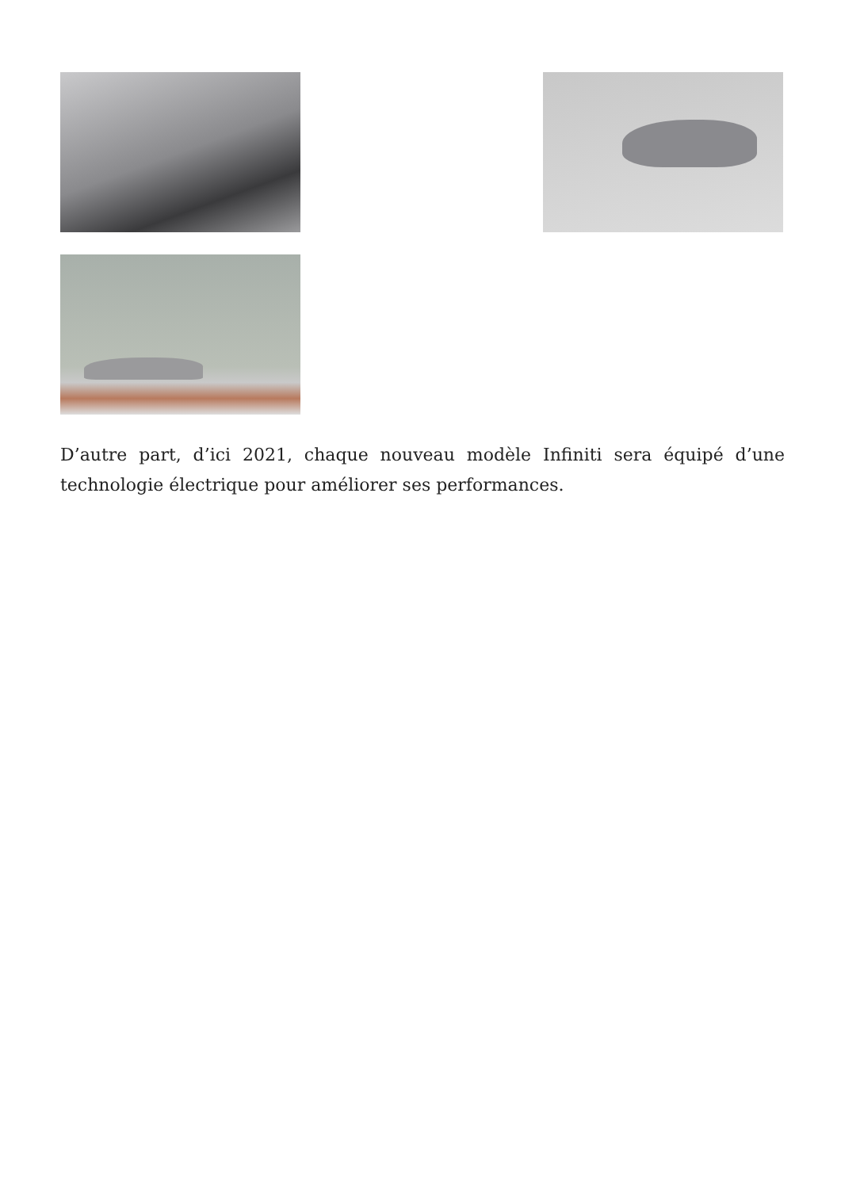D’autre part, d’ici 2021, chaque nouveau modèle Infiniti sera équipé d’une technologie électrique pour améliorer ses performances.